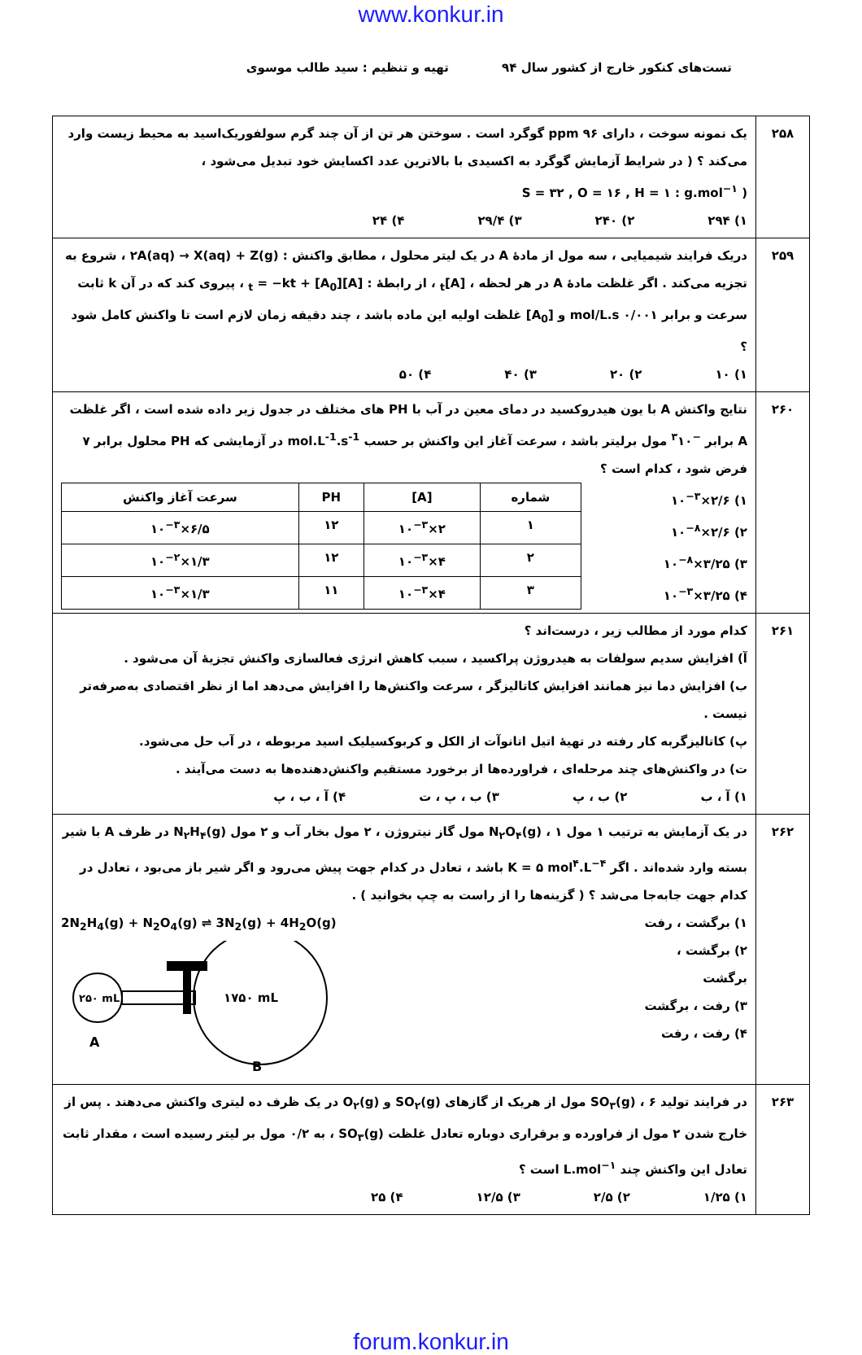www.konkur.in
تست‌های کنکور خارج از کشور سال ۹۴ تهیه و تنظیم : سید طالب موسوی
| ۲۵۸ | یک نمونه سوخت ، دارای ppm ۹۶ گوگرد است . سوختن هر تن از آن چند گرم سولفوریک‌اسید به محیط زیست وارد می‌کند ؟ ( در شرایط آزمایش گوگرد به اکسیدی با بالاترین عدد اکسایش خود تبدیل می‌شود ، ( S = ۳۲ , O = ۱۶ , H = ۱ : g.mol<sup>−۱</sup> ۱) ۲۹۴ ۲) ۲۴۰ ۳) ۲۹/۴ ۴) ۲۴ |
| ۲۵۹ | دریک فرایند شیمیایی ، سه مول از مادهٔ A در یک لیتر محلول ، مطابق واکنش : ۲A(aq) → X(aq) + Z(g) ، شروع به تجزیه می‌کند . اگر غلظت مادهٔ A در هر لحظه ، [A]<sub>t</sub> ، از رابطهٔ : [A]<sub>t</sub> = −kt + [A<sub>0</sub>] ، پیروی کند که در آن k ثابت سرعت و برابر ۰/۰۰۱ mol/L.s و [A<sub>0</sub>] غلظت اولیه این ماده باشد ، چند دقیقه زمان لازم است تا واکنش کامل شود ؟ ۱) ۱۰ ۲) ۲۰ ۳) ۴۰ ۴) ۵۰ |
| ۲۶۰ | نتایج واکنش A با یون هیدروکسید در دمای معین در آب با PH های مختلف در جدول زیر داده شده است ، اگر غلظت A برابر <sup>−۳</sup>۱۰ مول برلیتر باشد ، سرعت آغاز این واکنش بر حسب mol.L<sup>-1</sup>.s<sup>-1</sup> در آزمایشی که PH محلول برابر ۷ فرض شود ، کدام است ؟ ۱) ۲/۶×۱۰<sup>−۳</sup> ۲) ۲/۶×۱۰<sup>−۸</sup> ۳) ۳/۲۵×۱۰<sup>−۸</sup> ۴) ۳/۲۵×۱۰<sup>−۳</sup> / شماره / [A] / PH / سرعت آغاز واکنش / / --- / --- / --- / --- / / ۱ / ۲×۱۰<sup>−۳</sup> / ۱۲ / ۶/۵×۱۰<sup>−۳</sup> / / ۲ / ۴×۱۰<sup>−۳</sup> / ۱۲ / ۱/۳×۱۰<sup>−۲</sup> / / ۳ / ۴×۱۰<sup>−۳</sup> / ۱۱ / ۱/۳×۱۰<sup>−۳</sup> / |
| ۲۶۱ | کدام مورد از مطالب زیر ، درست‌اند ؟ آ) افزایش سدیم سولفات به هیدروژن پراکسید ، سبب کاهش انرژی فعالسازی واکنش تجزیهٔ آن می‌شود . ب) افزایش دما نیز همانند افزایش کاتالیزگر ، سرعت واکنش‌ها را افزایش می‌دهد اما از نظر اقتصادی به‌صرفه‌تر نیست . پ) کاتالیزگربه کار رفته در تهیهٔ اتیل اتانوآت از الکل و کربوکسیلیک اسید مربوطه ، در آب حل می‌شود. ت) در واکنش‌های چند مرحله‌ای ، فراورده‌ها از برخورد مستقیم واکنش‌دهنده‌ها به دست می‌آیند . ۱) آ ، ب ۲) ب ، پ ۳) ب ، پ ، ت ۴) آ ، ب ، پ |
| ۲۶۲ | در یک آزمایش به ترتیب ۱ مول N<sub>۲</sub>O<sub>۴</sub>(g) ، ۱ مول گاز نیتروژن ، ۲ مول بخار آب و ۲ مول N<sub>۲</sub>H<sub>۴</sub>(g) در ظرف A با شیر بسته وارد شده‌اند . اگر K = ۵ mol<sup>۴</sup>.L<sup>−۴</sup> باشد ، تعادل در کدام جهت پیش می‌رود و اگر شیر باز می‌بود ، تعادل در کدام جهت جابه‌جا می‌شد ؟ ( گزینه‌ها را از راست به چپ بخوانید ) . ۱) برگشت ، رفت ۲) برگشت ، برگشت ۳) رفت ، برگشت ۴) رفت ، رفت 2N<sub>2</sub>H<sub>4</sub>(g) + N<sub>2</sub>O<sub>4</sub>(g) ⇌ 3N<sub>2</sub>(g) + 4H<sub>2</sub>O(g) ۲۵۰ mL ۱۷۵۰ mL A B |
| ۲۶۳ | در فرایند تولید SO<sub>۳</sub>(g) ، ۶ مول از هریک از گازهای SO<sub>۲</sub>(g) و O<sub>۲</sub>(g) در یک ظرف ده لیتری واکنش می‌دهند . پس از خارج شدن ۲ مول از فراورده و برقراری دوباره تعادل غلظت SO<sub>۳</sub>(g) ، به ۰/۲ مول بر لیتر رسیده است ، مقدار ثابت تعادل این واکنش چند L.mol<sup>−۱</sup> است ؟ ۱) ۱/۲۵ ۲) ۲/۵ ۳) ۱۲/۵ ۴) ۲۵ |
forum.konkur.in